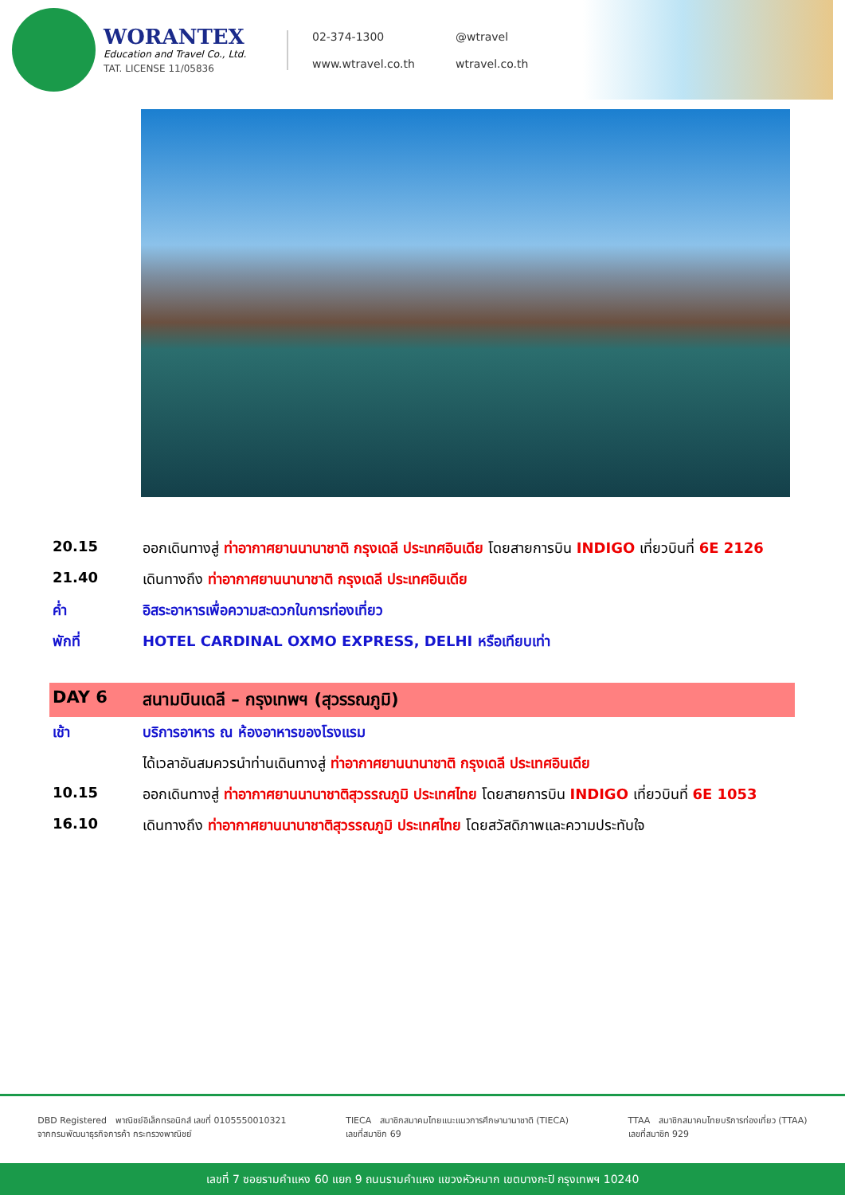WORANTEX
Education and Travel Co., Ltd.
TAT. LICENSE 11/05836
02-374-1300
@wtravel
www.wtravel.co.th
wtravel.co.th
| 20.15 | ออกเดินทางสู่ ท่าอากาศยานนานาชาติ กรุงเดลี ประเทศอินเดีย โดยสายการบิน INDIGO เที่ยวบินที่ 6E 2126 |
| 21.40 | เดินทางถึง ท่าอากาศยานนานาชาติ กรุงเดลี ประเทศอินเดีย |
| ค่ำ | อิสระอาหารเพื่อความสะดวกในการท่องเที่ยว |
| พักที่ | HOTEL CARDINAL OXMO EXPRESS, DELHI หรือเทียบเท่า |
| DAY 6 | สนามบินเดลี – กรุงเทพฯ (สุวรรณภูมิ) |
| เช้า | บริการอาหาร ณ ห้องอาหารของโรงแรม |
| | ได้เวลาอันสมควรนำท่านเดินทางสู่ ท่าอากาศยานนานาชาติ กรุงเดลี ประเทศอินเดีย |
| 10.15 | ออกเดินทางสู่ ท่าอากาศยานนานาชาติสุวรรณภูมิ ประเทศไทย โดยสายการบิน INDIGO เที่ยวบินที่ 6E 1053 |
| 16.10 | เดินทางถึง ท่าอากาศยานนานาชาติสุวรรณภูมิ ประเทศไทย โดยสวัสดิภาพและความประทับใจ |
DBD Registered พาณิชย์อิเล็กทรอนิกส์ เลขที่ 0105550010321
จากกรมพัฒนาธุรกิจการค้า กระทรวงพาณิชย์
TIECA สมาชิกสมาคมไทยแนะแนวการศึกษานานาชาติ (TIECA)
เลขที่สมาชิก 69
TTAA สมาชิกสมาคมไทยบริการท่องเที่ยว (TTAA)
เลขที่สมาชิก 929
เลขที่ 7 ซอยรามคำแหง 60 แยก 9 ถนนรามคำแหง แขวงหัวหมาก เขตบางกะปิ กรุงเทพฯ 10240